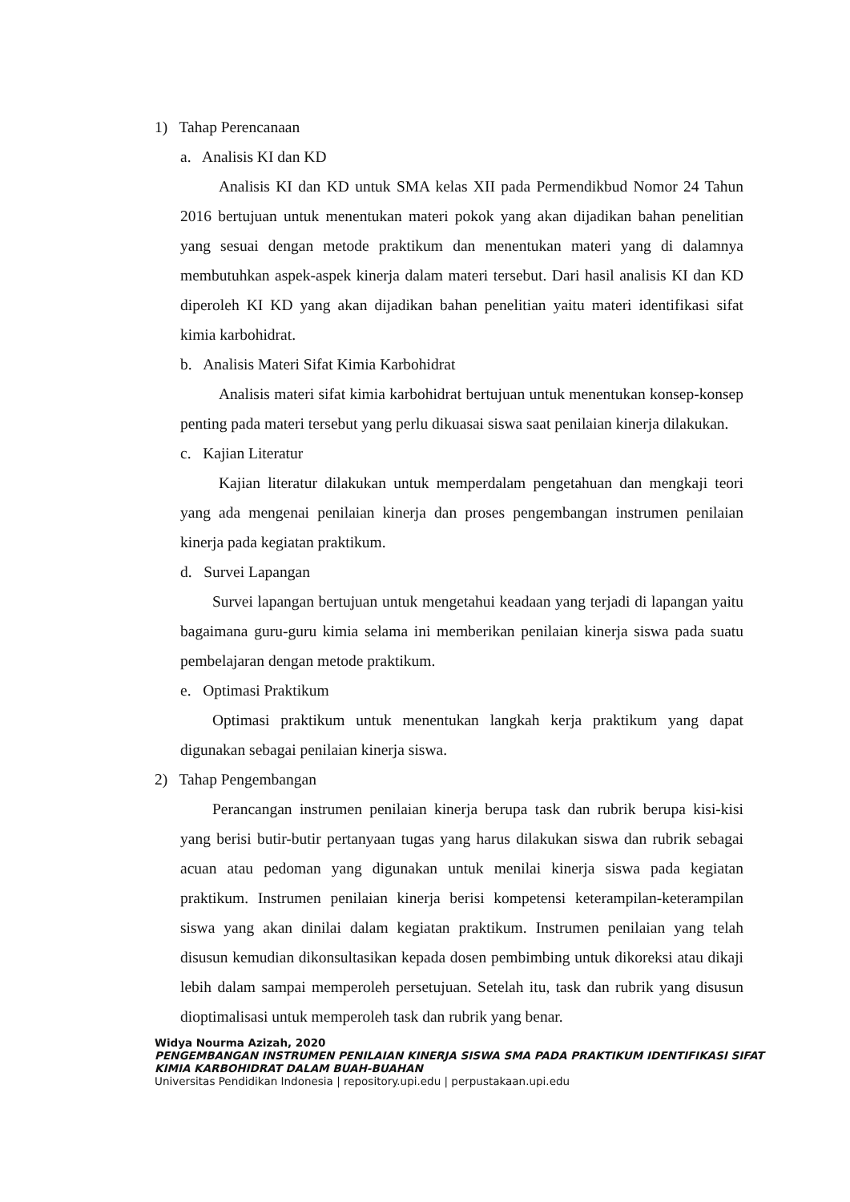1) Tahap Perencanaan
a. Analisis KI dan KD
Analisis KI dan KD untuk SMA kelas XII pada Permendikbud Nomor 24 Tahun 2016 bertujuan untuk menentukan materi pokok yang akan dijadikan bahan penelitian yang sesuai dengan metode praktikum dan menentukan materi yang di dalamnya membutuhkan aspek-aspek kinerja dalam materi tersebut. Dari hasil analisis KI dan KD diperoleh KI KD yang akan dijadikan bahan penelitian yaitu materi identifikasi sifat kimia karbohidrat.
b. Analisis Materi Sifat Kimia Karbohidrat
Analisis materi sifat kimia karbohidrat bertujuan untuk menentukan konsep-konsep penting pada materi tersebut yang perlu dikuasai siswa saat penilaian kinerja dilakukan.
c. Kajian Literatur
Kajian literatur dilakukan untuk memperdalam pengetahuan dan mengkaji teori yang ada mengenai penilaian kinerja dan proses pengembangan instrumen penilaian kinerja pada kegiatan praktikum.
d. Survei Lapangan
Survei lapangan bertujuan untuk mengetahui keadaan yang terjadi di lapangan yaitu bagaimana guru-guru kimia selama ini memberikan penilaian kinerja siswa pada suatu pembelajaran dengan metode praktikum.
e. Optimasi Praktikum
Optimasi praktikum untuk menentukan langkah kerja praktikum yang dapat digunakan sebagai penilaian kinerja siswa.
2) Tahap Pengembangan
Perancangan instrumen penilaian kinerja berupa task dan rubrik berupa kisi-kisi yang berisi butir-butir pertanyaan tugas yang harus dilakukan siswa dan rubrik sebagai acuan atau pedoman yang digunakan untuk menilai kinerja siswa pada kegiatan praktikum. Instrumen penilaian kinerja berisi kompetensi keterampilan-keterampilan siswa yang akan dinilai dalam kegiatan praktikum. Instrumen penilaian yang telah disusun kemudian dikonsultasikan kepada dosen pembimbing untuk dikoreksi atau dikaji lebih dalam sampai memperoleh persetujuan. Setelah itu, task dan rubrik yang disusun dioptimalisasi untuk memperoleh task dan rubrik yang benar.
Widya Nourma Azizah, 2020
PENGEMBANGAN INSTRUMEN PENILAIAN KINERJA SISWA SMA PADA PRAKTIKUM IDENTIFIKASI SIFAT KIMIA KARBOHIDRAT DALAM BUAH-BUAHAN
Universitas Pendidikan Indonesia | repository.upi.edu | perpustakaan.upi.edu